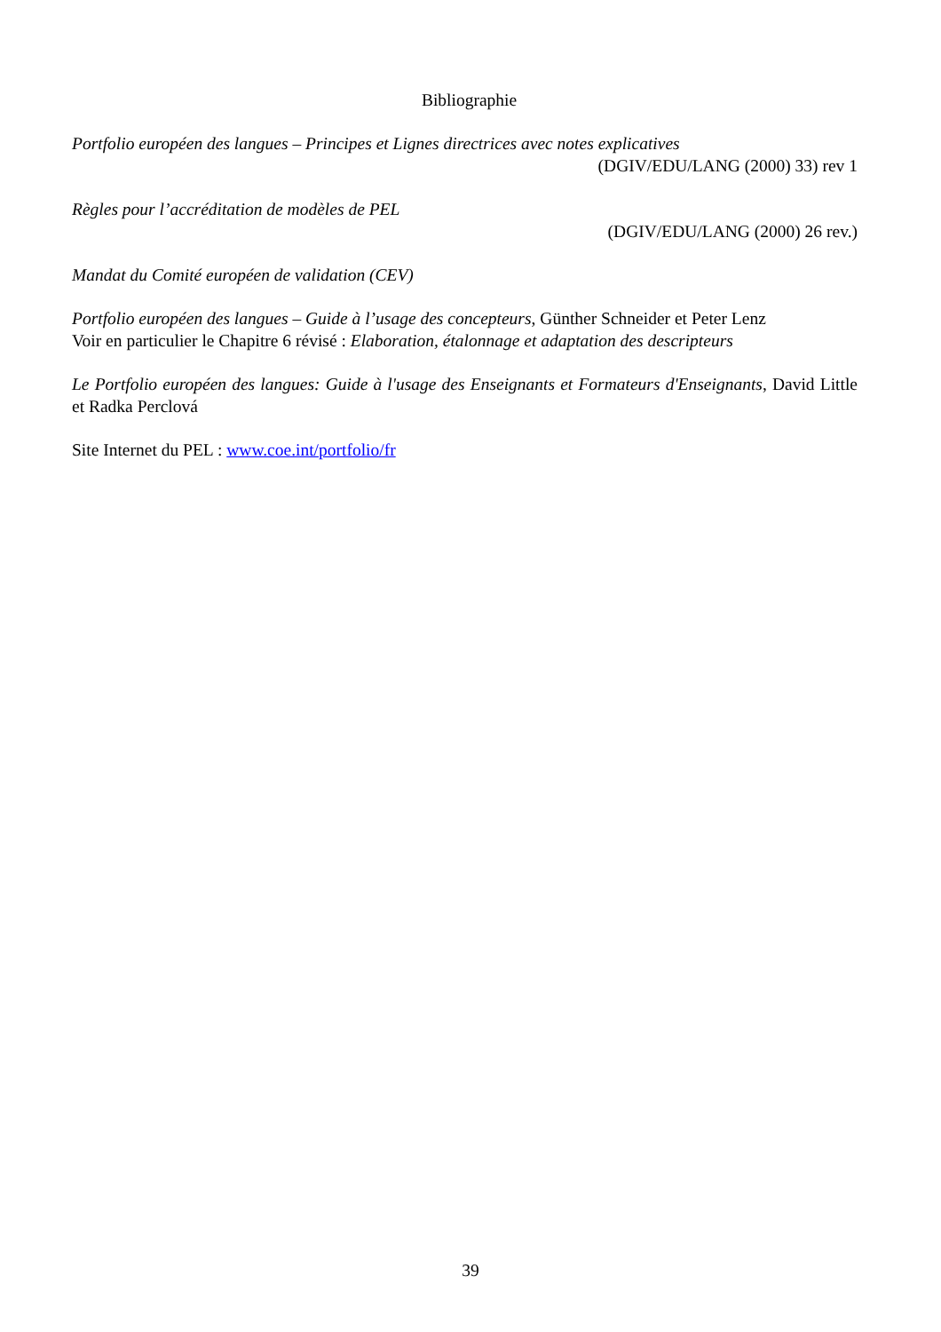Bibliographie
Portfolio européen des langues – Principes et Lignes directrices avec notes explicatives
(DGIV/EDU/LANG (2000) 33) rev 1
Règles pour l’accréditation de modèles de PEL
(DGIV/EDU/LANG (2000) 26 rev.)
Mandat du Comité européen de validation (CEV)
Portfolio européen des langues – Guide à l’usage des concepteurs, Günther Schneider et Peter Lenz
Voir en particulier le Chapitre 6 révisé : Elaboration, étalonnage et adaptation des descripteurs
Le Portfolio européen des langues: Guide à l'usage des Enseignants et Formateurs d'Enseignants, David Little et Radka Perclová
Site Internet du PEL : www.coe.int/portfolio/fr
39